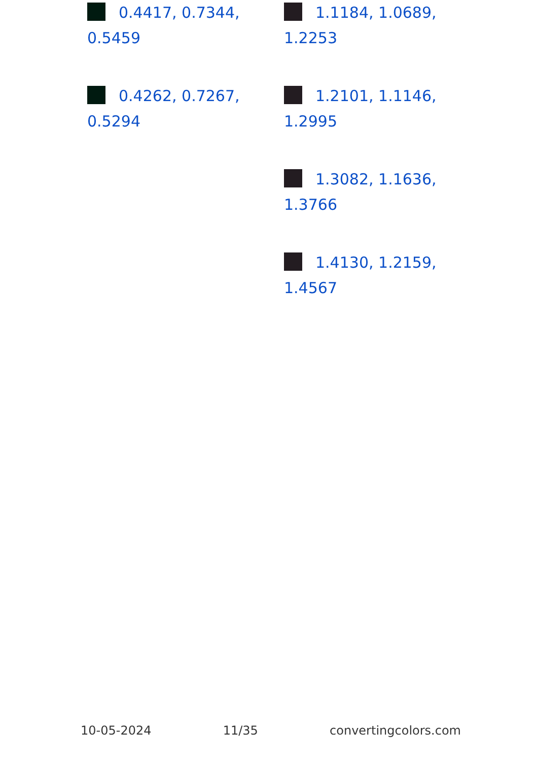0.4417, 0.7344,
0.5459
0.4262, 0.7267,
0.5294
1.1184, 1.0689,
1.2253
1.2101, 1.1146,
1.2995
1.3082, 1.1636,
1.3766
1.4130, 1.2159,
1.4567
10-05-2024 11/35 convertingcolors.com